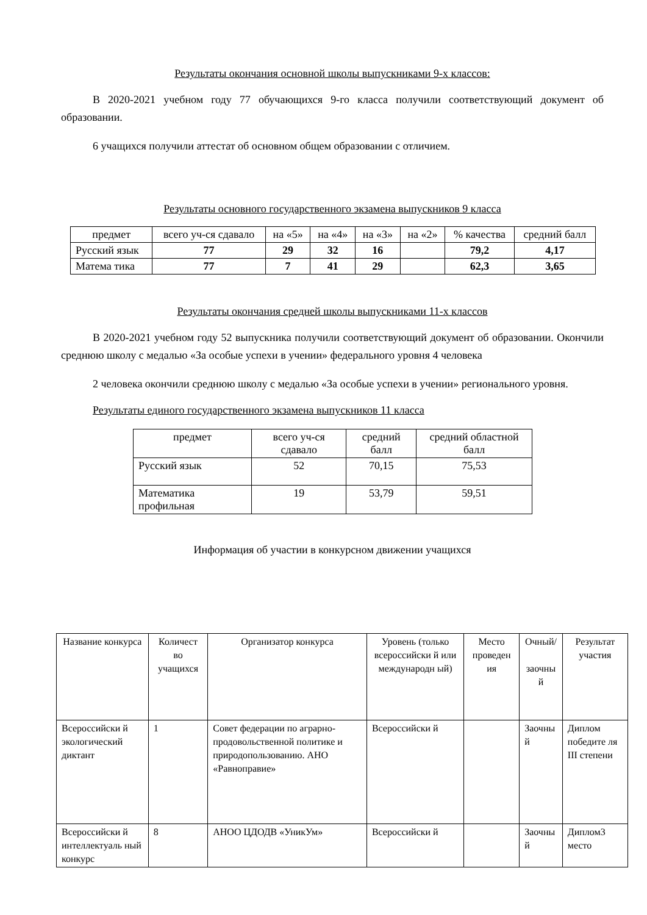Результаты окончания основной школы выпускниками 9-х классов:
В 2020-2021 учебном году 77 обучающихся 9-го класса получили соответствующий документ об образовании.
6 учащихся получили аттестат об основном общем образовании с отличием.
Результаты основного государственного экзамена выпускников 9 класса
| предмет | всего уч-ся сдавало | на «5» | на «4» | на «3» | на «2» | % качества | средний балл |
| --- | --- | --- | --- | --- | --- | --- | --- |
| Русский язык | 77 | 29 | 32 | 16 | | 79,2 | 4,17 |
| Матема тика | 77 | 7 | 41 | 29 | | 62,3 | 3,65 |
Результаты окончания средней школы выпускниками 11-х классов
В 2020-2021 учебном году 52 выпускника получили соответствующий документ об образовании. Окончили среднюю школу с медалью «За особые успехи в учении» федерального уровня 4 человека
2 человека окончили среднюю школу с медалью «За особые успехи в учении» регионального уровня.
Результаты единого государственного экзамена выпускников 11 класса
| предмет | всего уч-ся сдавало | средний балл | средний областной балл |
| --- | --- | --- | --- |
| Русский язык | 52 | 70,15 | 75,53 |
| Математика профильная | 19 | 53,79 | 59,51 |
Информация об участии в конкурсном движении учащихся
| Название конкурса | Количест во учащихся | Организатор конкурса | Уровень (только всероссийски й или международн ый) | Место проведен ия | Очный/ заочны й | Результат участия |
| --- | --- | --- | --- | --- | --- | --- |
| Всероссийски й экологический диктант | 1 | Совет федерации по аграрно-продовольственной политике и природопользованию. АНО «Равноправие» | Всероссийски й | | Заочны й | Диплом победите ля III степени |
| Всероссийски й интеллектуаль ный конкурс | 8 | АНОО ЦДОДВ «УникУм» | Всероссийски й | | Заочны й | Диплом3 место |